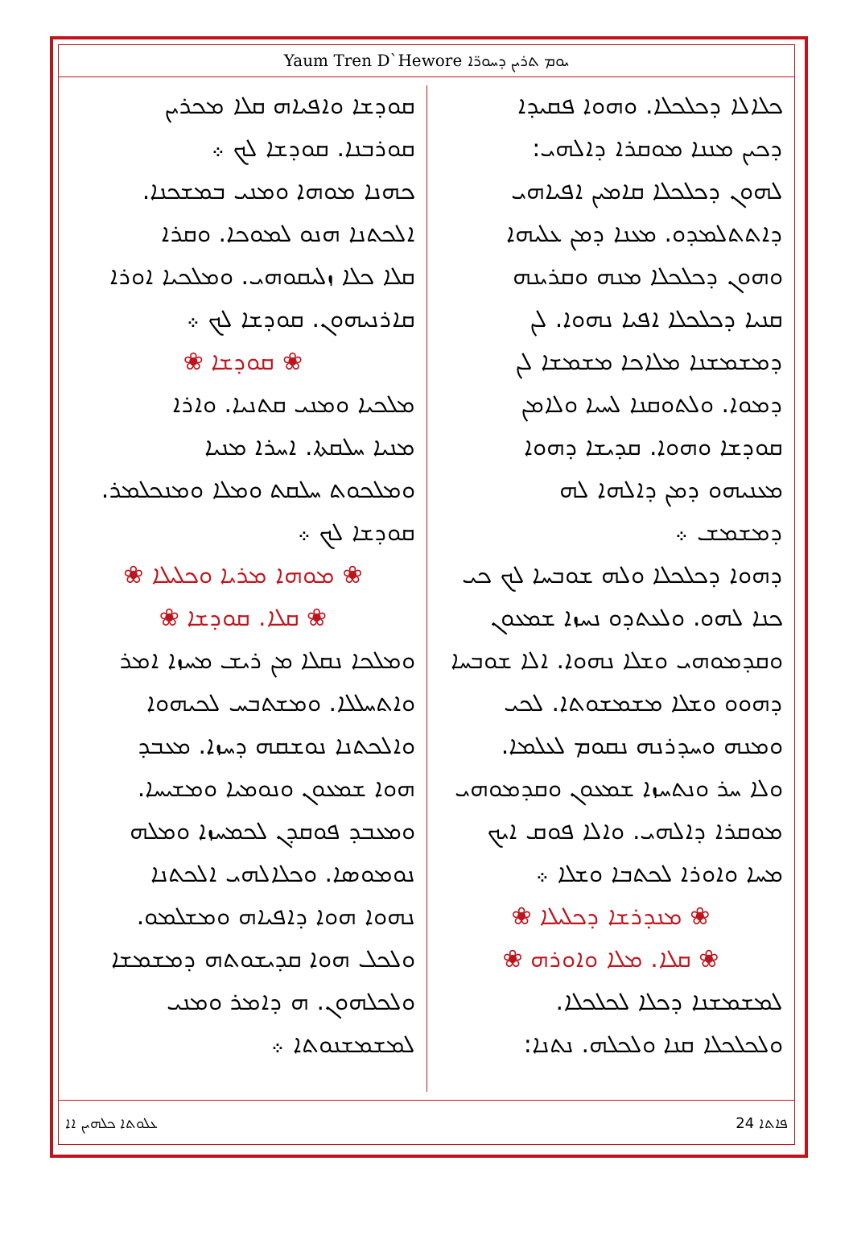Yaum Tren D`Hewore ܝܘܡ ܬܪܝܢ ܕܚܘܪ̈ܐ
ܟܠܐܠܐ ܕܟܠܟܠܐ. ܘܗܘܐ ܦܩܝܕܐ
ܕܟܝܢ ܡܢܢܐ ܡܘܩܪܐ ܕܐܠܗܝ:
ܠܗܘܢ ܕܟܠܟܠܐ ܩܐܡܝܢ ܐܦܝܐܗܝ
ܕܐܬܬܠܡܕܘ. ܡܥܢܐ ܕܡܢ ܥܠܝܗܐ
ܘܗܘܢ ܕܟܠܟܠܐ ܡܢܗ ܘܩܪܝܢܗ
ܩܢܝܐ ܕܟܠܟܠܐ ܐܦܝܐ ܢܗܘܐ. ܠܢ
ܕܡܫܡܫܢܐ ܡܠܐܟܐ ܡܫܡܫܐ ܠܢ
ܕܡܘܐ. ܘܠܬܘܩܢܐ ܠܚܝܐ ܘܠܐܡܢ
ܩܘܕܫܐ ܘܗܘܐ. ܩܕܝܫܐ ܕܗܘܐ
ܡܥܢܝܗܘ ܕܡܢ ܕܐܠܗܐ ܠܗ
ܕܡܫܡܫ ܀
ܕܗܘܐ ܕܟܠܟܠܐ ܘܠܗ ܫܘܒܚܐ ܠܟ ܟܝ
ܟܢܐ ܠܗܘ. ܘܠܥܬܕܘ ܢܚܙܐ ܫܡܥܘܢ
ܘܩܕܡܘܗܝ ܘܫܠܐ ܢܗܘܐ. ܐܠܐ ܫܘܒܚܐ
ܕܗܘܘ ܘܫܠܐ ܡܫܡܫܘܬܐ. ܠܟܝ
ܘܡܢܗ ܘܚܕܪܢܗ ܢܩܘܡ ܠܥܠܡܐ.
ܘܠܐ ܚܪ ܘܢܬܚܙܐ ܫܡܥܘܢ ܘܩܕܡܘܗܝ
ܡܘܩܪܐ ܕܐܠܗܝ. ܘܐܠܐ ܦܘܩ ܐܝܟ
ܡܚܐ ܘܐܘܪܐ ܠܟܬܒܐ ܘܫܠܐ ܀
❀ ܡܢܕܪܫܐ ܕܟܠܝܠܐ ❀
❀ ܩܠܐ. ܡܠܐ ܘܐܘܪܗ ❀
ܠܡܫܡܫܢܐ ܕܟܠܐ ܠܟܠܟܠܐ.
ܘܠܟܠܟܠܐ ܩܢܐ ܘܠܟܠܗ. ܢܬܢܐ:
ܩܘܕܫܐ ܘܐܦܝܐܗ ܩܠܐ ܡܟܪܝܢ
ܩܘܪܒܢܐ. ܩܘܕܫܐ ܠܟ ܀
ܟܗܢܐ ܡܘܗܐ ܘܡܢܝ ܒܡܫܟܢܐ.
ܐܠܟܬܢܐ ܗܢܘ ܠܡܘܟܐ. ܘܩܪܐ
ܩܠܐ ܟܠܐ ܙܠܝܩܘܗܝ. ܘܡܠܟܝܐ ܐܘܪܐ
ܩܐܪܢܝܗܘܢ. ܩܘܕܫܐ ܠܟ ܀
❀ ܩܘܕܫܐ ❀
ܡܠܟܝܐ ܘܡܢܝ ܩܬܢܝܐ. ܘܐܪܐ
ܡܢܝܐ ܚܠܩܬܐ. ܐܚܪܐ ܡܢܝܐ
ܘܡܠܟܘܬ ܚܠܩܬ ܘܡܠܐ ܘܡܢܟܠܡܪ.
ܩܘܕܫܐ ܠܟ ܀
❀ ܡܘܗܐ ܡܪܝܐ ܘܟܠܝܠܐ ❀
❀ ܩܠܐ. ܩܘܕܫܐ ❀
ܘܡܠܟܐ ܢܩܠܐ ܡܢ ܪܝܫ ܡܚܙܐ ܐܡܪ
ܘܐܬܚܠܠܐ. ܘܡܫܬܒܚ ܠܟܝܗܘܐ
ܘܐܠܟܬܢܐ ܢܘܫܩܗ ܕܚܙܐ. ܡܥܒܕ
ܗܘܐ ܫܡܥܘܢ ܘܢܘܡܝܐ ܘܡܫܝܚܐ.
ܘܡܥܒܕ ܦܘܩܕܢ ܠܟܡܚܙܐ ܘܡܠܗ
ܢܘܡܘܣܐ. ܘܟܠܐܠܗܝ ܐܠܟܬܢܐ
ܢܗܘܐ ܗܘܐ ܕܐܦܝܐܗ ܘܡܫܠܡܘ.
ܘܠܟܠ ܗܘܐ ܩܕܝܫܘܬܗ ܕܡܫܡܫܐ
ܘܠܟܠܗܘܢ. ܗ ܕܐܡܪ ܘܡܢܝ
ܠܡܫܡܫܢܘܬܐ ܀
ܥܠܘܬܐ ܟܠܗܝܢ ܐܐ ܦܐܬܐ 24